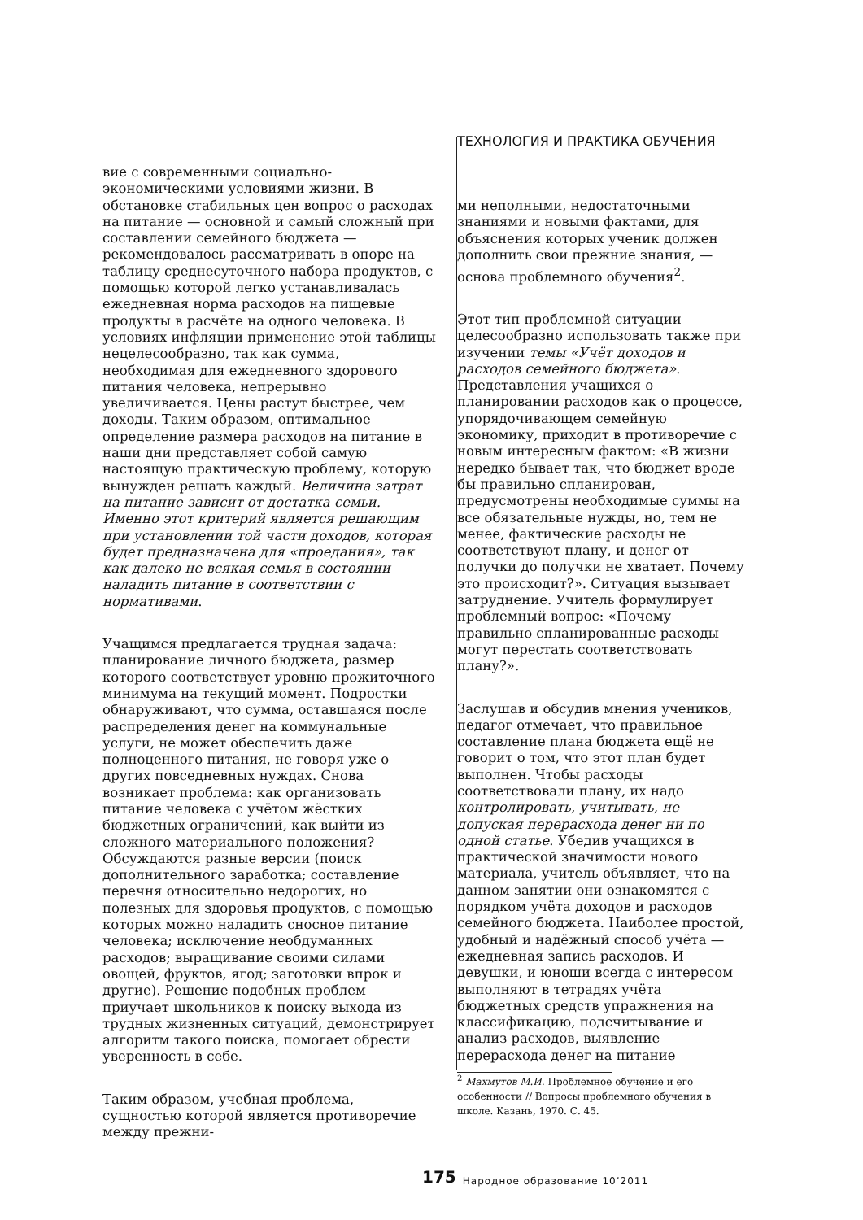вие с современными социально-экономическими условиями жизни. В обстановке стабильных цен вопрос о расходах на питание — основной и самый сложный при составлении семейного бюджета — рекомендовалось рассматривать в опоре на таблицу среднесуточного набора продуктов, с помощью которой легко устанавливалась ежедневная норма расходов на пищевые продукты в расчёте на одного человека. В условиях инфляции применение этой таблицы нецелесообразно, так как сумма, необходимая для ежедневного здорового питания человека, непрерывно увеличивается. Цены растут быстрее, чем доходы. Таким образом, оптимальное определение размера расходов на питание в наши дни представляет собой самую настоящую практическую проблему, которую вынужден решать каждый. Величина затрат на питание зависит от достатка семьи. Именно этот критерий является решающим при установлении той части доходов, которая будет предназначена для «проедания», так как далеко не всякая семья в состоянии наладить питание в соответствии с нормативами.
Учащимся предлагается трудная задача: планирование личного бюджета, размер которого соответствует уровню прожиточного минимума на текущий момент. Подростки обнаруживают, что сумма, оставшаяся после распределения денег на коммунальные услуги, не может обеспечить даже полноценного питания, не говоря уже о других повседневных нуждах. Снова возникает проблема: как организовать питание человека с учётом жёстких бюджетных ограничений, как выйти из сложного материального положения? Обсуждаются разные версии (поиск дополнительного заработка; составление перечня относительно недорогих, но полезных для здоровья продуктов, с помощью которых можно наладить сносное питание человека; исключение необдуманных расходов; выращивание своими силами овощей, фруктов, ягод; заготовки впрок и другие). Решение подобных проблем приучает школьников к поиску выхода из трудных жизненных ситуаций, демонстрирует алгоритм такого поиска, помогает обрести уверенность в себе.
Таким образом, учебная проблема, сущностью которой является противоречие между прежни-
ТЕХНОЛОГИЯ И ПРАКТИКА ОБУЧЕНИЯ
ми неполными, недостаточными знаниями и новыми фактами, для объяснения которых ученик должен дополнить свои прежние знания, — основа проблемного обучения<sup>2</sup>.
Этот тип проблемной ситуации целесообразно использовать также при изучении темы «Учёт доходов и расходов семейного бюджета». Представления учащихся о планировании расходов как о процессе, упорядочивающем семейную экономику, приходит в противоречие с новым интересным фактом: «В жизни нередко бывает так, что бюджет вроде бы правильно спланирован, предусмотрены необходимые суммы на все обязательные нужды, но, тем не менее, фактические расходы не соответствуют плану, и денег от получки до получки не хватает. Почему это происходит?». Ситуация вызывает затруднение. Учитель формулирует проблемный вопрос: «Почему правильно спланированные расходы могут перестать соответствовать плану?».
Заслушав и обсудив мнения учеников, педагог отмечает, что правильное составление плана бюджета ещё не говорит о том, что этот план будет выполнен. Чтобы расходы соответствовали плану, их надо контролировать, учитывать, не допуская перерасхода денег ни по одной статье. Убедив учащихся в практической значимости нового материала, учитель объявляет, что на данном занятии они ознакомятся с порядком учёта доходов и расходов семейного бюджета. Наиболее простой, удобный и надёжный способ учёта — ежедневная запись расходов. И девушки, и юноши всегда с интересом выполняют в тетрадях учёта бюджетных средств упражнения на классификацию, подсчитывание и анализ расходов, выявление перерасхода денег на питание
<sup>2</sup> Махмутов М.И. Проблемное обучение и его особенности // Вопросы проблемного обучения в школе. Казань, 1970. С. 45.
175 Народное образование 10’2011